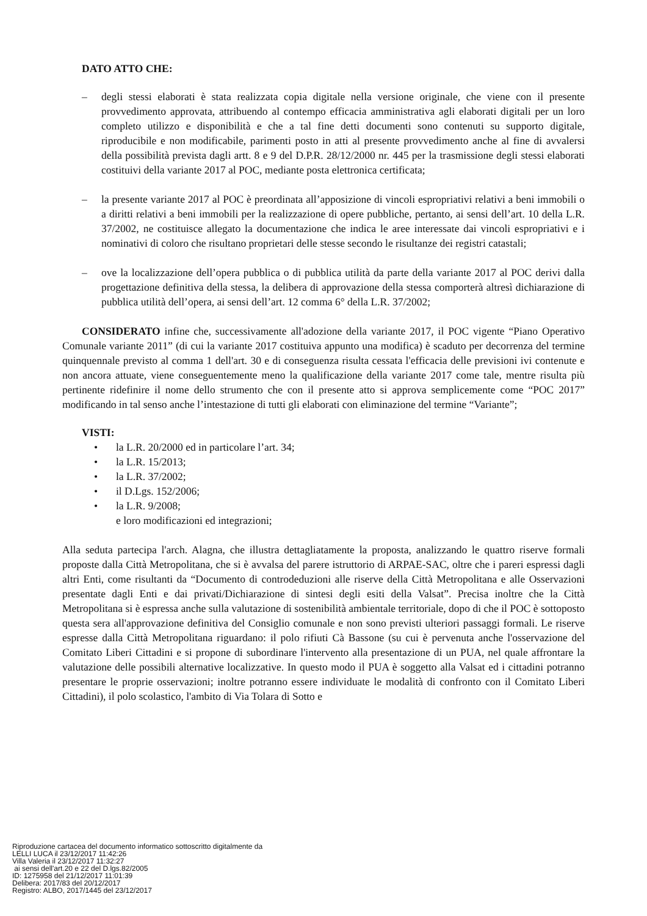DATO ATTO CHE:
– degli stessi elaborati è stata realizzata copia digitale nella versione originale, che viene con il presente provvedimento approvata, attribuendo al contempo efficacia amministrativa agli elaborati digitali per un loro completo utilizzo e disponibilità e che a tal fine detti documenti sono contenuti su supporto digitale, riproducibile e non modificabile, parimenti posto in atti al presente provvedimento anche al fine di avvalersi della possibilità prevista dagli artt. 8 e 9 del D.P.R. 28/12/2000 nr. 445 per la trasmissione degli stessi elaborati costituivi della variante 2017 al POC, mediante posta elettronica certificata;
– la presente variante 2017 al POC è preordinata all’apposizione di vincoli espropriativi relativi a beni immobili o a diritti relativi a beni immobili per la realizzazione di opere pubbliche, pertanto, ai sensi dell’art. 10 della L.R. 37/2002, ne costituisce allegato la documentazione che indica le aree interessate dai vincoli espropriativi e i nominativi di coloro che risultano proprietari delle stesse secondo le risultanze dei registri catastali;
– ove la localizzazione dell’opera pubblica o di pubblica utilità da parte della variante 2017 al POC derivi dalla progettazione definitiva della stessa, la delibera di approvazione della stessa comporterà altresì dichiarazione di pubblica utilità dell’opera, ai sensi dell’art. 12 comma 6° della L.R. 37/2002;
CONSIDERATO infine che, successivamente all'adozione della variante 2017, il POC vigente “Piano Operativo Comunale variante 2011” (di cui la variante 2017 costituiva appunto una modifica) è scaduto per decorrenza del termine quinquennale previsto al comma 1 dell'art. 30 e di conseguenza risulta cessata l'efficacia delle previsioni ivi contenute e non ancora attuate, viene conseguentemente meno la qualificazione della variante 2017 come tale, mentre risulta più pertinente ridefinire il nome dello strumento che con il presente atto si approva semplicemente come “POC 2017” modificando in tal senso anche l’intestazione di tutti gli elaborati con eliminazione del termine “Variante”;
VISTI:
• la L.R. 20/2000 ed in particolare l’art. 34;
• la L.R. 15/2013;
• la L.R. 37/2002;
• il D.Lgs. 152/2006;
• la L.R. 9/2008;
e loro modificazioni ed integrazioni;
Alla seduta partecipa l'arch. Alagna, che illustra dettagliatamente la proposta, analizzando le quattro riserve formali proposte dalla Città Metropolitana, che si è avvalsa del parere istruttorio di ARPAE-SAC, oltre che i pareri espressi dagli altri Enti, come risultanti da “Documento di controdeduzioni alle riserve della Città Metropolitana e alle Osservazioni presentate dagli Enti e dai privati/Dichiarazione di sintesi degli esiti della Valsat”. Precisa inoltre che la Città Metropolitana si è espressa anche sulla valutazione di sostenibilità ambientale territoriale, dopo di che il POC è sottoposto questa sera all'approvazione definitiva del Consiglio comunale e non sono previsti ulteriori passaggi formali. Le riserve espresse dalla Città Metropolitana riguardano: il polo rifiuti Cà Bassone (su cui è pervenuta anche l'osservazione del Comitato Liberi Cittadini e si propone di subordinare l'intervento alla presentazione di un PUA, nel quale affrontare la valutazione delle possibili alternative localizzative. In questo modo il PUA è soggetto alla Valsat ed i cittadini potranno presentare le proprie osservazioni; inoltre potranno essere individuate le modalità di confronto con il Comitato Liberi Cittadini), il polo scolastico, l'ambito di Via Tolara di Sotto e
Riproduzione cartacea del documento informatico sottoscritto digitalmente da
LELLI LUCA il 23/12/2017 11:42:26
Villa Valeria il 23/12/2017 11:32:27
ai sensi dell'art.20 e 22 del D.lgs.82/2005
ID: 1275958 del 21/12/2017 11:01:39
Delibera: 2017/83 del 20/12/2017
Registro: ALBO, 2017/1445 del 23/12/2017